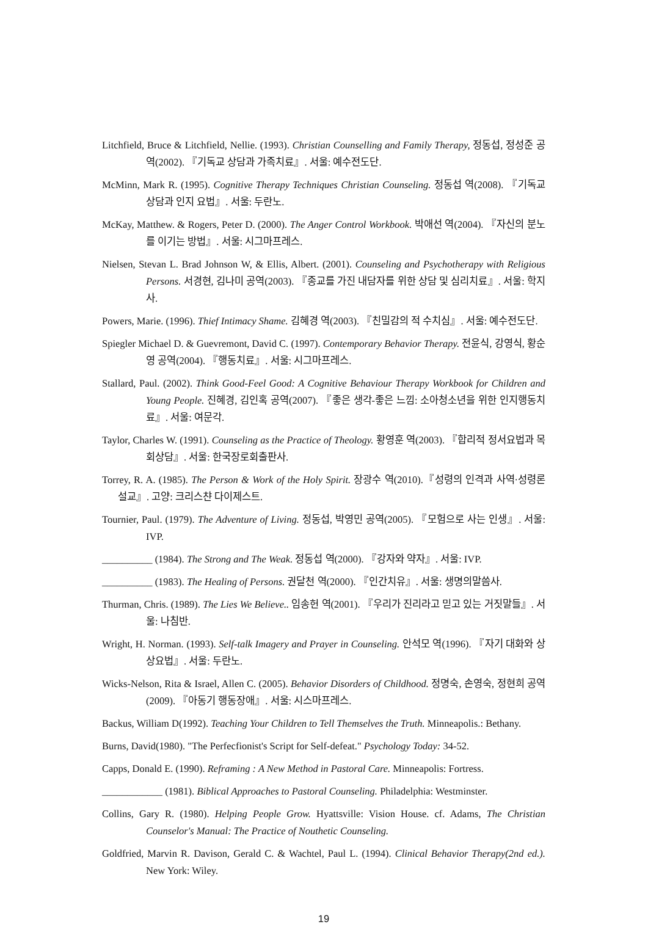Litchfield, Bruce & Litchfield, Nellie. (1993). Christian Counselling and Family Therapy, 정동섭, 정성준 공역(2002). 『기독교 상담과 가족치료』. 서울: 예수전도단.
McMinn, Mark R. (1995). Cognitive Therapy Techniques Christian Counseling. 정동섭 역(2008). 『기독교 상담과 인지 요법』. 서울: 두란노.
McKay, Matthew. & Rogers, Peter D. (2000). The Anger Control Workbook. 박애선 역(2004). 『자신의 분노를 이기는 방법』. 서울: 시그마프레스.
Nielsen, Stevan L. Brad Johnson W, & Ellis, Albert. (2001). Counseling and Psychotherapy with Religious Persons. 서경현, 김나미 공역(2003). 『종교를 가진 내담자를 위한 상담 및 심리치료』. 서울: 학지사.
Powers, Marie. (1996). Thief Intimacy Shame. 김혜경 역(2003). 『친밀감의 적 수치심』. 서울: 예수전도단.
Spiegler Michael D. & Guevremont, David C. (1997). Contemporary Behavior Therapy. 전윤식, 강영식, 황순영 공역(2004). 『행동치료』. 서울: 시그마프레스.
Stallard, Paul. (2002). Think Good-Feel Good: A Cognitive Behaviour Therapy Workbook for Children and Young People. 진혜경, 김인혹 공역(2007). 『좋은 생각-좋은 느낌: 소아청소년을 위한 인지행동치료』. 서울: 여문각.
Taylor, Charles W. (1991). Counseling as the Practice of Theology. 황영훈 역(2003). 『합리적 정서요법과 목회상담』. 서울: 한국장로회출판사.
Torrey, R. A. (1985). The Person & Work of the Holy Spirit. 장광수 역(2010).『성령의 인격과 사역·성령론 설교』. 고양: 크리스챤 다이제스트.
Tournier, Paul. (1979). The Adventure of Living. 정동섭, 박영민 공역(2005). 『모험으로 사는 인생』. 서울: IVP.
__________ (1984). The Strong and The Weak. 정동섭 역(2000). 『강자와 약자』. 서울: IVP.
__________ (1983). The Healing of Persons. 권달천 역(2000). 『인간치유』. 서울: 생명의말씀사.
Thurman, Chris. (1989). The Lies We Believe.. 임송헌 역(2001). 『우리가 진리라고 믿고 있는 거짓말들』. 서울: 나침반.
Wright, H. Norman. (1993). Self-talk Imagery and Prayer in Counseling. 안석모 역(1996). 『자기 대화와 상상요법』. 서울: 두란노.
Wicks-Nelson, Rita & Israel, Allen C. (2005). Behavior Disorders of Childhood. 정명숙, 손영숙, 정현희 공역(2009). 『아동기 행동장애』. 서울: 시스마프레스.
Backus, William D(1992). Teaching Your Children to Tell Themselves the Truth. Minneapolis.: Bethany.
Burns, David(1980). "The Perfecfionist's Script for Self-defeat." Psychology Today: 34-52.
Capps, Donald E. (1990). Reframing : A New Method in Pastoral Care. Minneapolis: Fortress.
____________ (1981). Biblical Approaches to Pastoral Counseling. Philadelphia: Westminster.
Collins, Gary R. (1980). Helping People Grow. Hyattsville: Vision House. cf. Adams, The Christian Counselor's Manual: The Practice of Nouthetic Counseling.
Goldfried, Marvin R. Davison, Gerald C. & Wachtel, Paul L. (1994). Clinical Behavior Therapy(2nd ed.). New York: Wiley.
19